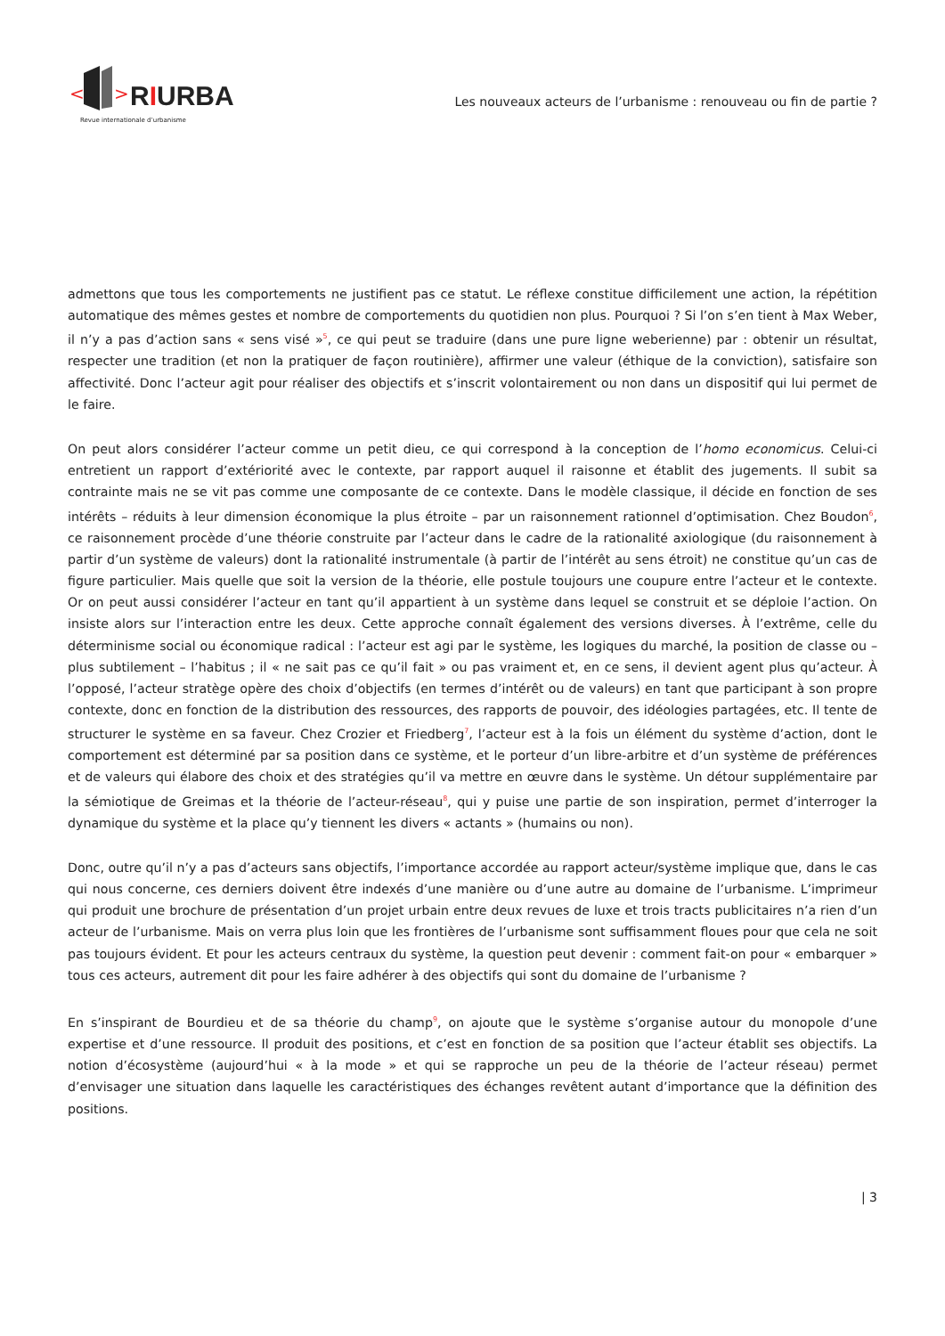<
>
RIURBA
Revue internationale d’urbanisme
Les nouveaux acteurs de l’urbanisme : renouveau ou fin de partie ?
admettons que tous les comportements ne justifient pas ce statut. Le réflexe constitue difficilement une action, la répétition automatique des mêmes gestes et nombre de comportements du quotidien non plus. Pourquoi ? Si l’on s’en tient à Max Weber, il n’y a pas d’action sans « sens visé »<sup>5</sup>, ce qui peut se traduire (dans une pure ligne weberienne) par : obtenir un résultat, respecter une tradition (et non la pratiquer de façon routinière), affirmer une valeur (éthique de la conviction), satisfaire son affectivité. Donc l’acteur agit pour réaliser des objectifs et s’inscrit volontairement ou non dans un dispositif qui lui permet de le faire.
On peut alors considérer l’acteur comme un petit dieu, ce qui correspond à la conception de l’homo economicus. Celui-ci entretient un rapport d’extériorité avec le contexte, par rapport auquel il raisonne et établit des jugements. Il subit sa contrainte mais ne se vit pas comme une composante de ce contexte. Dans le modèle classique, il décide en fonction de ses intérêts – réduits à leur dimension économique la plus étroite – par un raisonnement rationnel d’optimisation. Chez Boudon<sup>6</sup>, ce raisonnement procède d’une théorie construite par l’acteur dans le cadre de la rationalité axiologique (du raisonnement à partir d’un système de valeurs) dont la rationalité instrumentale (à partir de l’intérêt au sens étroit) ne constitue qu’un cas de figure particulier. Mais quelle que soit la version de la théorie, elle postule toujours une coupure entre l’acteur et le contexte. Or on peut aussi considérer l’acteur en tant qu’il appartient à un système dans lequel se construit et se déploie l’action. On insiste alors sur l’interaction entre les deux. Cette approche connaît également des versions diverses. À l’extrême, celle du déterminisme social ou économique radical : l’acteur est agi par le système, les logiques du marché, la position de classe ou – plus subtilement – l’habitus ; il « ne sait pas ce qu’il fait » ou pas vraiment et, en ce sens, il devient agent plus qu’acteur. À l’opposé, l’acteur stratège opère des choix d’objectifs (en termes d’intérêt ou de valeurs) en tant que participant à son propre contexte, donc en fonction de la distribution des ressources, des rapports de pouvoir, des idéologies partagées, etc. Il tente de structurer le système en sa faveur. Chez Crozier et Friedberg<sup>7</sup>, l’acteur est à la fois un élément du système d’action, dont le comportement est déterminé par sa position dans ce système, et le porteur d’un libre-arbitre et d’un système de préférences et de valeurs qui élabore des choix et des stratégies qu’il va mettre en œuvre dans le système. Un détour supplémentaire par la sémiotique de Greimas et la théorie de l’acteur-réseau<sup>8</sup>, qui y puise une partie de son inspiration, permet d’interroger la dynamique du système et la place qu’y tiennent les divers « actants » (humains ou non).
Donc, outre qu’il n’y a pas d’acteurs sans objectifs, l’importance accordée au rapport acteur/système implique que, dans le cas qui nous concerne, ces derniers doivent être indexés d’une manière ou d’une autre au domaine de l’urbanisme. L’imprimeur qui produit une brochure de présentation d’un projet urbain entre deux revues de luxe et trois tracts publicitaires n’a rien d’un acteur de l’urbanisme. Mais on verra plus loin que les frontières de l’urbanisme sont suffisamment floues pour que cela ne soit pas toujours évident. Et pour les acteurs centraux du système, la question peut devenir : comment fait-on pour « embarquer » tous ces acteurs, autrement dit pour les faire adhérer à des objectifs qui sont du domaine de l’urbanisme ?
En s’inspirant de Bourdieu et de sa théorie du champ<sup>9</sup>, on ajoute que le système s’organise autour du monopole d’une expertise et d’une ressource. Il produit des positions, et c’est en fonction de sa position que l’acteur établit ses objectifs. La notion d’écosystème (aujourd’hui « à la mode » et qui se rapproche un peu de la théorie de l’acteur réseau) permet d’envisager une situation dans laquelle les caractéristiques des échanges revêtent autant d’importance que la définition des positions.
| 3